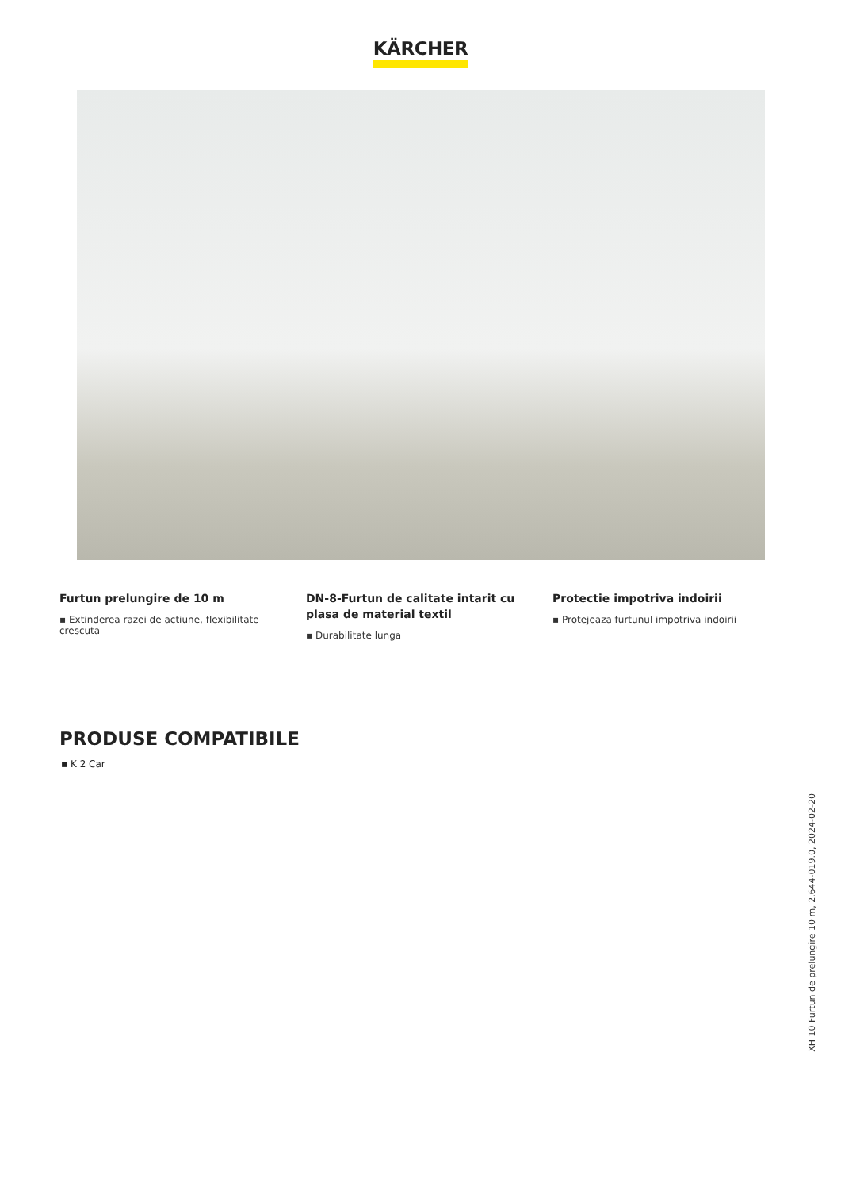KÄRCHER
Furtun prelungire de 10 m
▪ Extinderea razei de actiune, flexibilitate crescuta
DN-8-Furtun de calitate intarit cu plasa de material textil
▪ Durabilitate lunga
Protectie impotriva indoirii
▪ Protejeaza furtunul impotriva indoirii
PRODUSE COMPATIBILE
▪ K 2 Car
XH 10 Furtun de prelungire 10 m, 2.644-019.0, 2024-02-20